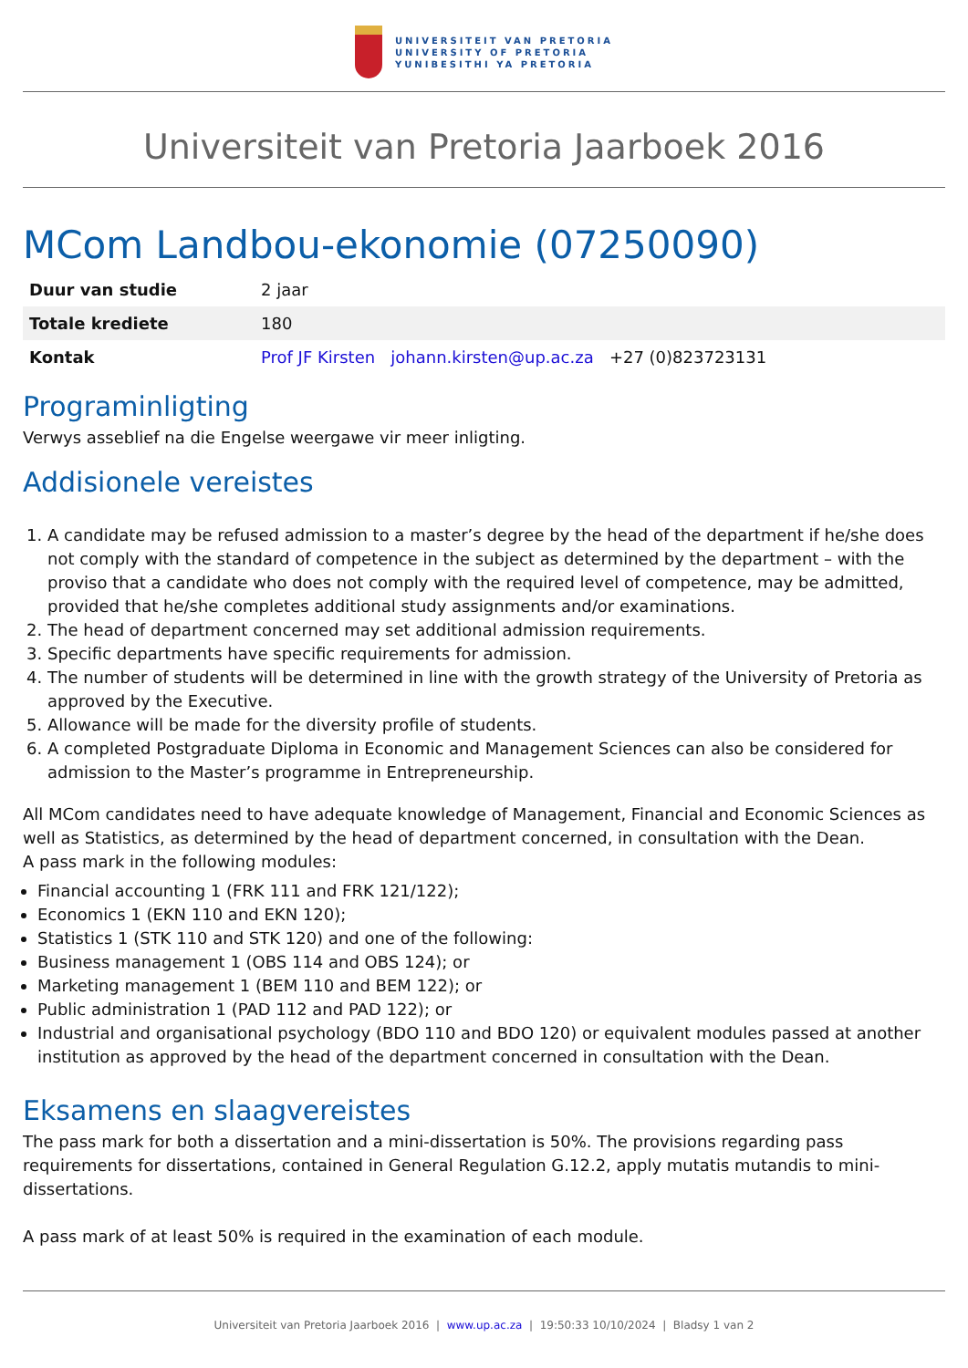UNIVERSITEIT VAN PRETORIA
UNIVERSITY OF PRETORIA
YUNIBESITHI YA PRETORIA
Universiteit van Pretoria Jaarboek 2016
MCom Landbou-ekonomie (07250090)
| Duur van studie | 2 jaar |
| Totale krediete | 180 |
| Kontak | Prof JF Kirsten johann.kirsten@up.ac.za +27 (0)823723131 |
Programinligting
Verwys asseblief na die Engelse weergawe vir meer inligting.
Addisionele vereistes
1. A candidate may be refused admission to a master’s degree by the head of the department if he/she does not comply with the standard of competence in the subject as determined by the department – with the proviso that a candidate who does not comply with the required level of competence, may be admitted, provided that he/she completes additional study assignments and/or examinations.
2. The head of department concerned may set additional admission requirements.
3. Specific departments have specific requirements for admission.
4. The number of students will be determined in line with the growth strategy of the University of Pretoria as approved by the Executive.
5. Allowance will be made for the diversity profile of students.
6. A completed Postgraduate Diploma in Economic and Management Sciences can also be considered for admission to the Master’s programme in Entrepreneurship.
All MCom candidates need to have adequate knowledge of Management, Financial and Economic Sciences as well as Statistics, as determined by the head of department concerned, in consultation with the Dean.
A pass mark in the following modules:
Financial accounting 1 (FRK 111 and FRK 121/122);
Economics 1 (EKN 110 and EKN 120);
Statistics 1 (STK 110 and STK 120) and one of the following:
Business management 1 (OBS 114 and OBS 124); or
Marketing management 1 (BEM 110 and BEM 122); or
Public administration 1 (PAD 112 and PAD 122); or
Industrial and organisational psychology (BDO 110 and BDO 120) or equivalent modules passed at another institution as approved by the head of the department concerned in consultation with the Dean.
Eksamens en slaagvereistes
The pass mark for both a dissertation and a mini-dissertation is 50%. The provisions regarding pass requirements for dissertations, contained in General Regulation G.12.2, apply mutatis mutandis to mini-dissertations.
A pass mark of at least 50% is required in the examination of each module.
Universiteit van Pretoria Jaarboek 2016 | www.up.ac.za | 19:50:33 10/10/2024 | Bladsy 1 van 2